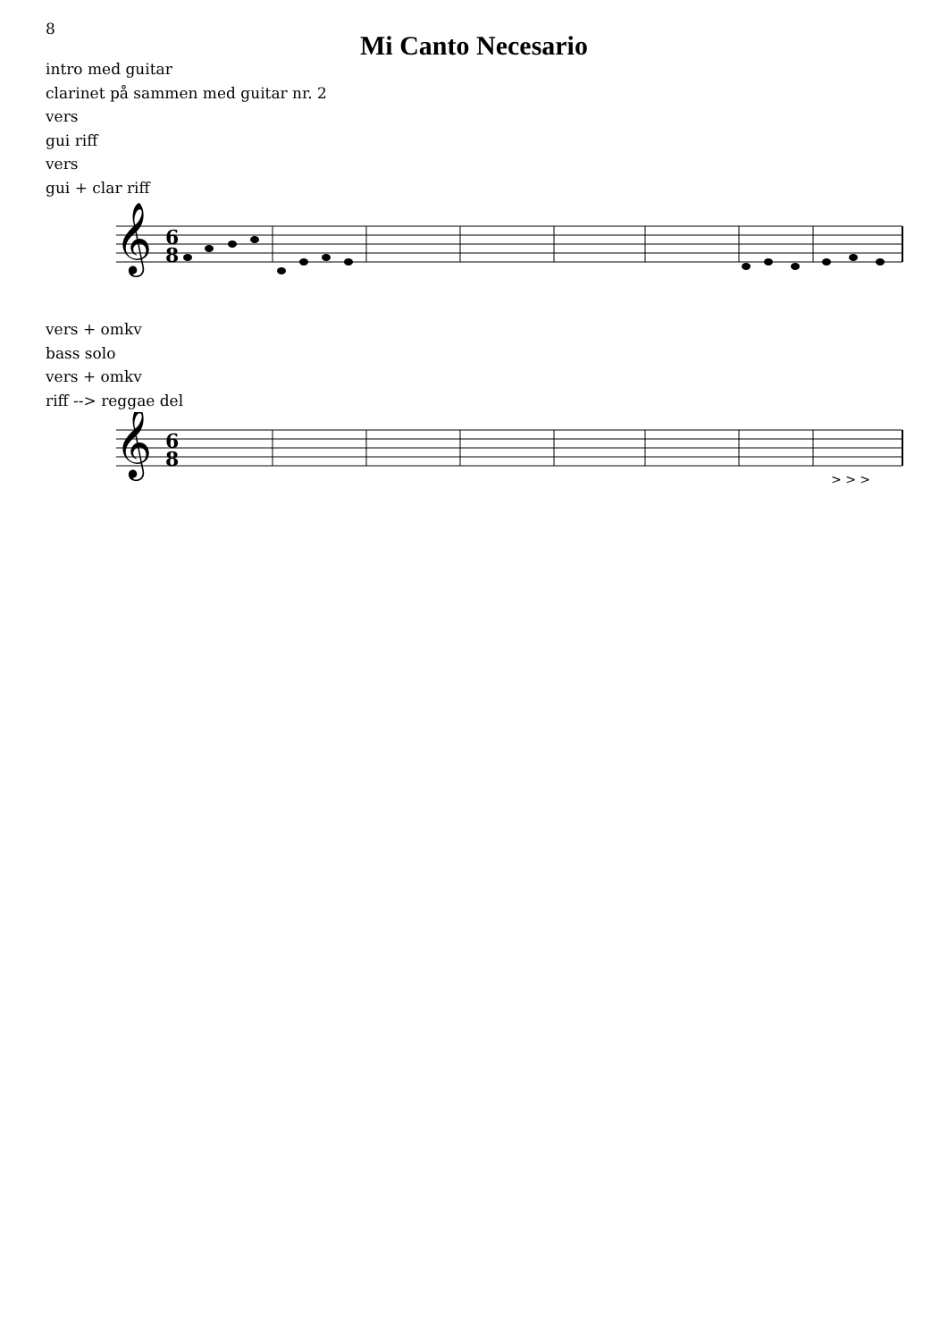8
Mi Canto Necesario
intro med guitar
clarinet på sammen med guitar nr. 2
vers
gui riff
vers
gui + clar riff
𝄞
6
8
vers + omkv
bass solo
vers + omkv
riff --> reggae del
𝄞
6
8
> > >